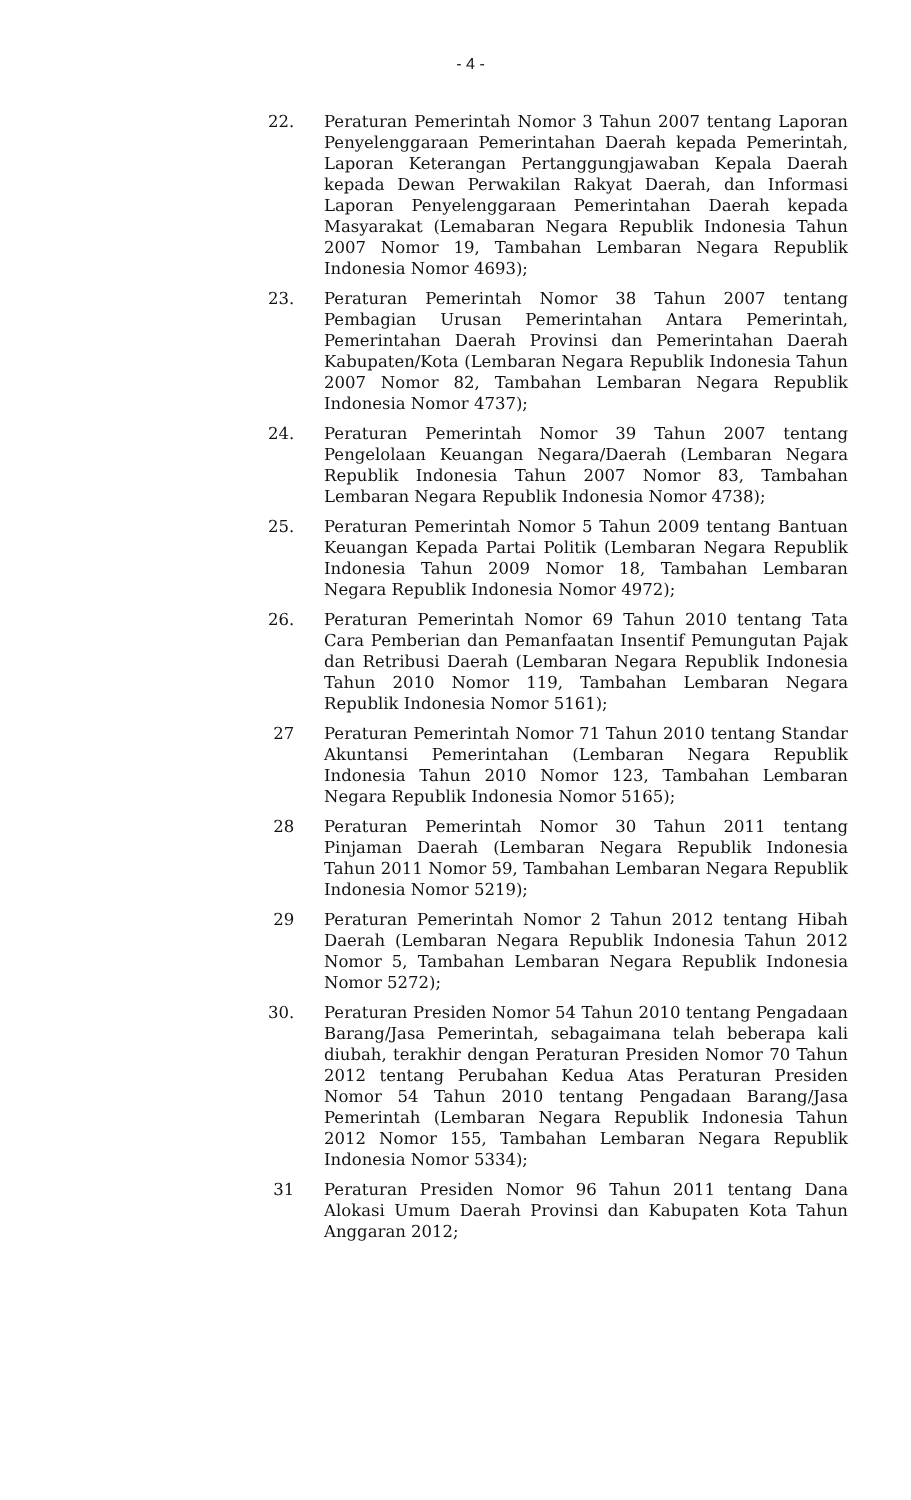- 4 -
22. Peraturan Pemerintah Nomor 3 Tahun 2007 tentang Laporan Penyelenggaraan Pemerintahan Daerah kepada Pemerintah, Laporan Keterangan Pertanggungjawaban Kepala Daerah kepada Dewan Perwakilan Rakyat Daerah, dan Informasi Laporan Penyelenggaraan Pemerintahan Daerah kepada Masyarakat (Lemabaran Negara Republik Indonesia Tahun 2007 Nomor 19, Tambahan Lembaran Negara Republik Indonesia Nomor 4693);
23. Peraturan Pemerintah Nomor 38 Tahun 2007 tentang Pembagian Urusan Pemerintahan Antara Pemerintah, Pemerintahan Daerah Provinsi dan Pemerintahan Daerah Kabupaten/Kota (Lembaran Negara Republik Indonesia Tahun 2007 Nomor 82, Tambahan Lembaran Negara Republik Indonesia Nomor 4737);
24. Peraturan Pemerintah Nomor 39 Tahun 2007 tentang Pengelolaan Keuangan Negara/Daerah (Lembaran Negara Republik Indonesia Tahun 2007 Nomor 83, Tambahan Lembaran Negara Republik Indonesia Nomor 4738);
25. Peraturan Pemerintah Nomor 5 Tahun 2009 tentang Bantuan Keuangan Kepada Partai Politik (Lembaran Negara Republik Indonesia Tahun 2009 Nomor 18, Tambahan Lembaran Negara Republik Indonesia Nomor 4972);
26. Peraturan Pemerintah Nomor 69 Tahun 2010 tentang Tata Cara Pemberian dan Pemanfaatan Insentif Pemungutan Pajak dan Retribusi Daerah (Lembaran Negara Republik Indonesia Tahun 2010 Nomor 119, Tambahan Lembaran Negara Republik Indonesia Nomor 5161);
27 Peraturan Pemerintah Nomor 71 Tahun 2010 tentang Standar Akuntansi Pemerintahan (Lembaran Negara Republik Indonesia Tahun 2010 Nomor 123, Tambahan Lembaran Negara Republik Indonesia Nomor 5165);
28 Peraturan Pemerintah Nomor 30 Tahun 2011 tentang Pinjaman Daerah (Lembaran Negara Republik Indonesia Tahun 2011 Nomor 59, Tambahan Lembaran Negara Republik Indonesia Nomor 5219);
29 Peraturan Pemerintah Nomor 2 Tahun 2012 tentang Hibah Daerah (Lembaran Negara Republik Indonesia Tahun 2012 Nomor 5, Tambahan Lembaran Negara Republik Indonesia Nomor 5272);
30. Peraturan Presiden Nomor 54 Tahun 2010 tentang Pengadaan Barang/Jasa Pemerintah, sebagaimana telah beberapa kali diubah, terakhir dengan Peraturan Presiden Nomor 70 Tahun 2012 tentang Perubahan Kedua Atas Peraturan Presiden Nomor 54 Tahun 2010 tentang Pengadaan Barang/Jasa Pemerintah (Lembaran Negara Republik Indonesia Tahun 2012 Nomor 155, Tambahan Lembaran Negara Republik Indonesia Nomor 5334);
31 Peraturan Presiden Nomor 96 Tahun 2011 tentang Dana Alokasi Umum Daerah Provinsi dan Kabupaten Kota Tahun Anggaran 2012;